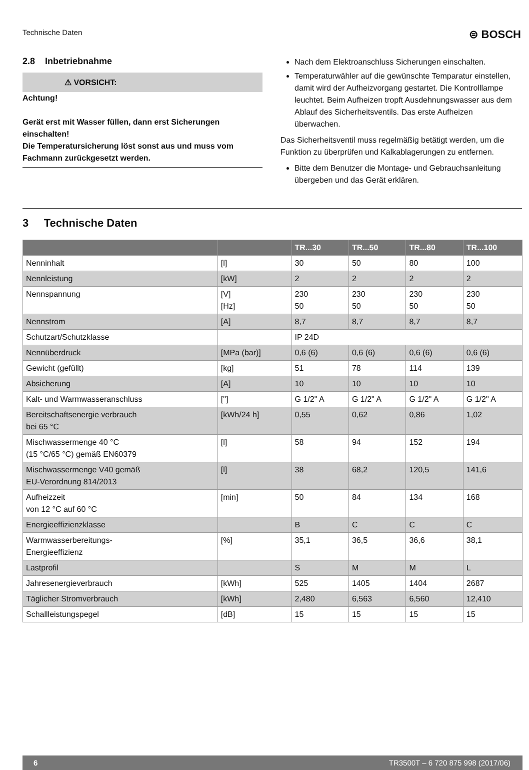Technische Daten ⊜ BOSCH
2.8 Inbetriebnahme
⚠ VORSICHT:
Achtung!
Gerät erst mit Wasser füllen, dann erst Sicherungen einschalten!
Die Temperatursicherung löst sonst aus und muss vom Fachmann zurückgesetzt werden.
Nach dem Elektroanschluss Sicherungen einschalten.
Temperaturwähler auf die gewünschte Temparatur einstellen, damit wird der Aufheizvorgang gestartet. Die Kontrolllampe leuchtet. Beim Aufheizen tropft Ausdehnungswasser aus dem Ablauf des Sicherheitsventils. Das erste Aufheizen überwachen.
Das Sicherheitsventil muss regelmäßig betätigt werden, um die Funktion zu überprüfen und Kalkablagerungen zu entfernen.
Bitte dem Benutzer die Montage- und Gebrauchsanleitung übergeben und das Gerät erklären.
3 Technische Daten
| | | TR...30 | TR...50 | TR...80 | TR...100 |
| --- | --- | --- | --- | --- | --- |
| Nenninhalt | [l] | 30 | 50 | 80 | 100 |
| Nennleistung | [kW] | 2 | 2 | 2 | 2 |
| Nennspannung | [V] [Hz] | 230 50 | 230 50 | 230 50 | 230 50 |
| Nennstrom | [A] | 8,7 | 8,7 | 8,7 | 8,7 |
| Schutzart/Schutzklasse | | IP 24D | | | |
| Nennüberdruck | [MPa (bar)] | 0,6 (6) | 0,6 (6) | 0,6 (6) | 0,6 (6) |
| Gewicht (gefüllt) | [kg] | 51 | 78 | 114 | 139 |
| Absicherung | [A] | 10 | 10 | 10 | 10 |
| Kalt- und Warmwasseranschluss | ["] | G 1/2" A | G 1/2" A | G 1/2" A | G 1/2" A |
| Bereitschaftsenergie verbrauch bei 65 °C | [kWh/24 h] | 0,55 | 0,62 | 0,86 | 1,02 |
| Mischwassermenge 40 °C (15 °C/65 °C) gemäß EN60379 | [l] | 58 | 94 | 152 | 194 |
| Mischwassermenge V40 gemäß EU-Verordnung 814/2013 | [l] | 38 | 68,2 | 120,5 | 141,6 |
| Aufheizzeit von 12 °C auf 60 °C | [min] | 50 | 84 | 134 | 168 |
| Energieeffizienzklasse | | B | C | C | C |
| Warmwasserbereitungs- Energieeffizienz | [%] | 35,1 | 36,5 | 36,6 | 38,1 |
| Lastprofil | | S | M | M | L |
| Jahresenergieverbrauch | [kWh] | 525 | 1405 | 1404 | 2687 |
| Täglicher Stromverbrauch | [kWh] | 2,480 | 6,563 | 6,560 | 12,410 |
| Schallleistungspegel | [dB] | 15 | 15 | 15 | 15 |
6 TR3500T – 6 720 875 998 (2017/06)